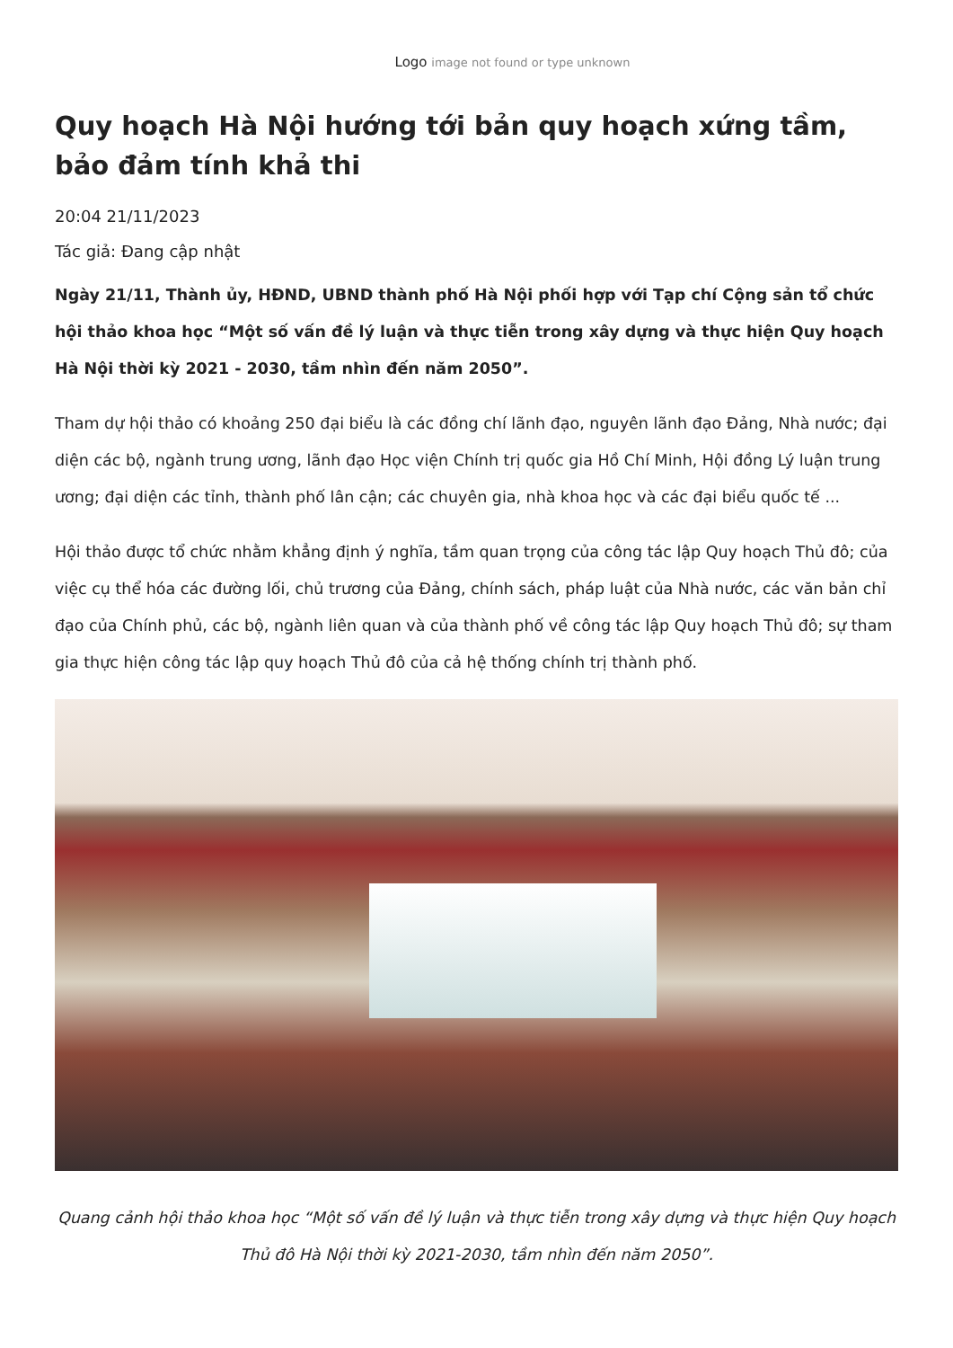Logo image not found or type unknown
Quy hoạch Hà Nội hướng tới bản quy hoạch xứng tầm, bảo đảm tính khả thi
20:04 21/11/2023
Tác giả: Đang cập nhật
Ngày 21/11, Thành ủy, HĐND, UBND thành phố Hà Nội phối hợp với Tạp chí Cộng sản tổ chức hội thảo khoa học “Một số vấn đề lý luận và thực tiễn trong xây dựng và thực hiện Quy hoạch Hà Nội thời kỳ 2021 - 2030, tầm nhìn đến năm 2050”.
Tham dự hội thảo có khoảng 250 đại biểu là các đồng chí lãnh đạo, nguyên lãnh đạo Đảng, Nhà nước; đại diện các bộ, ngành trung ương, lãnh đạo Học viện Chính trị quốc gia Hồ Chí Minh, Hội đồng Lý luận trung ương; đại diện các tỉnh, thành phố lân cận; các chuyên gia, nhà khoa học và các đại biểu quốc tế ...
Hội thảo được tổ chức nhằm khẳng định ý nghĩa, tầm quan trọng của công tác lập Quy hoạch Thủ đô; của việc cụ thể hóa các đường lối, chủ trương của Đảng, chính sách, pháp luật của Nhà nước, các văn bản chỉ đạo của Chính phủ, các bộ, ngành liên quan và của thành phố về công tác lập Quy hoạch Thủ đô; sự tham gia thực hiện công tác lập quy hoạch Thủ đô của cả hệ thống chính trị thành phố.
Quang cảnh hội thảo khoa học “Một số vấn đề lý luận và thực tiễn trong xây dựng và thực hiện Quy hoạch Thủ đô Hà Nội thời kỳ 2021-2030, tầm nhìn đến năm 2050”.